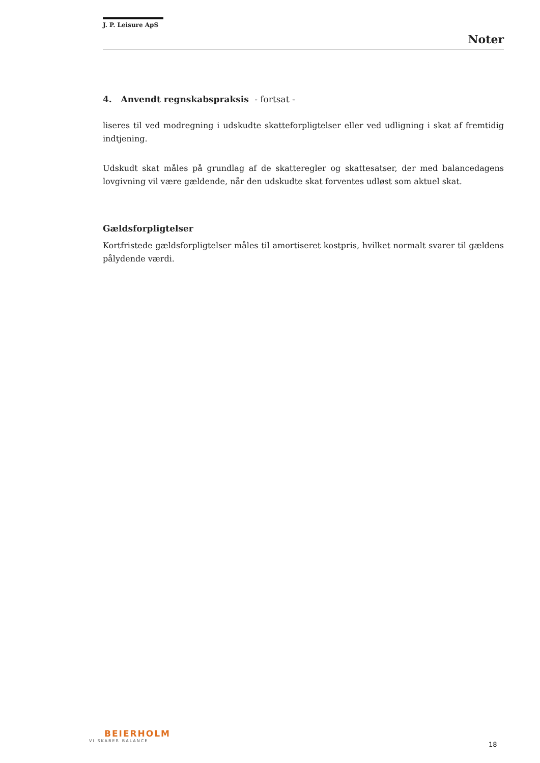J. P. Leisure ApS
Noter
4. Anvendt regnskabspraksis - fortsat -
liseres til ved modregning i udskudte skatteforpligtelser eller ved udligning i skat af fremtidig indtjening.
Udskudt skat måles på grundlag af de skatteregler og skattesatser, der med balancedagens lovgivning vil være gældende, når den udskudte skat forventes udløst som aktuel skat.
Gældsforpligtelser
Kortfristede gældsforpligtelser måles til amortiseret kostpris, hvilket normalt svarer til gældens pålydende værdi.
BEIERHOLM
VI SKABER BALANCE
18